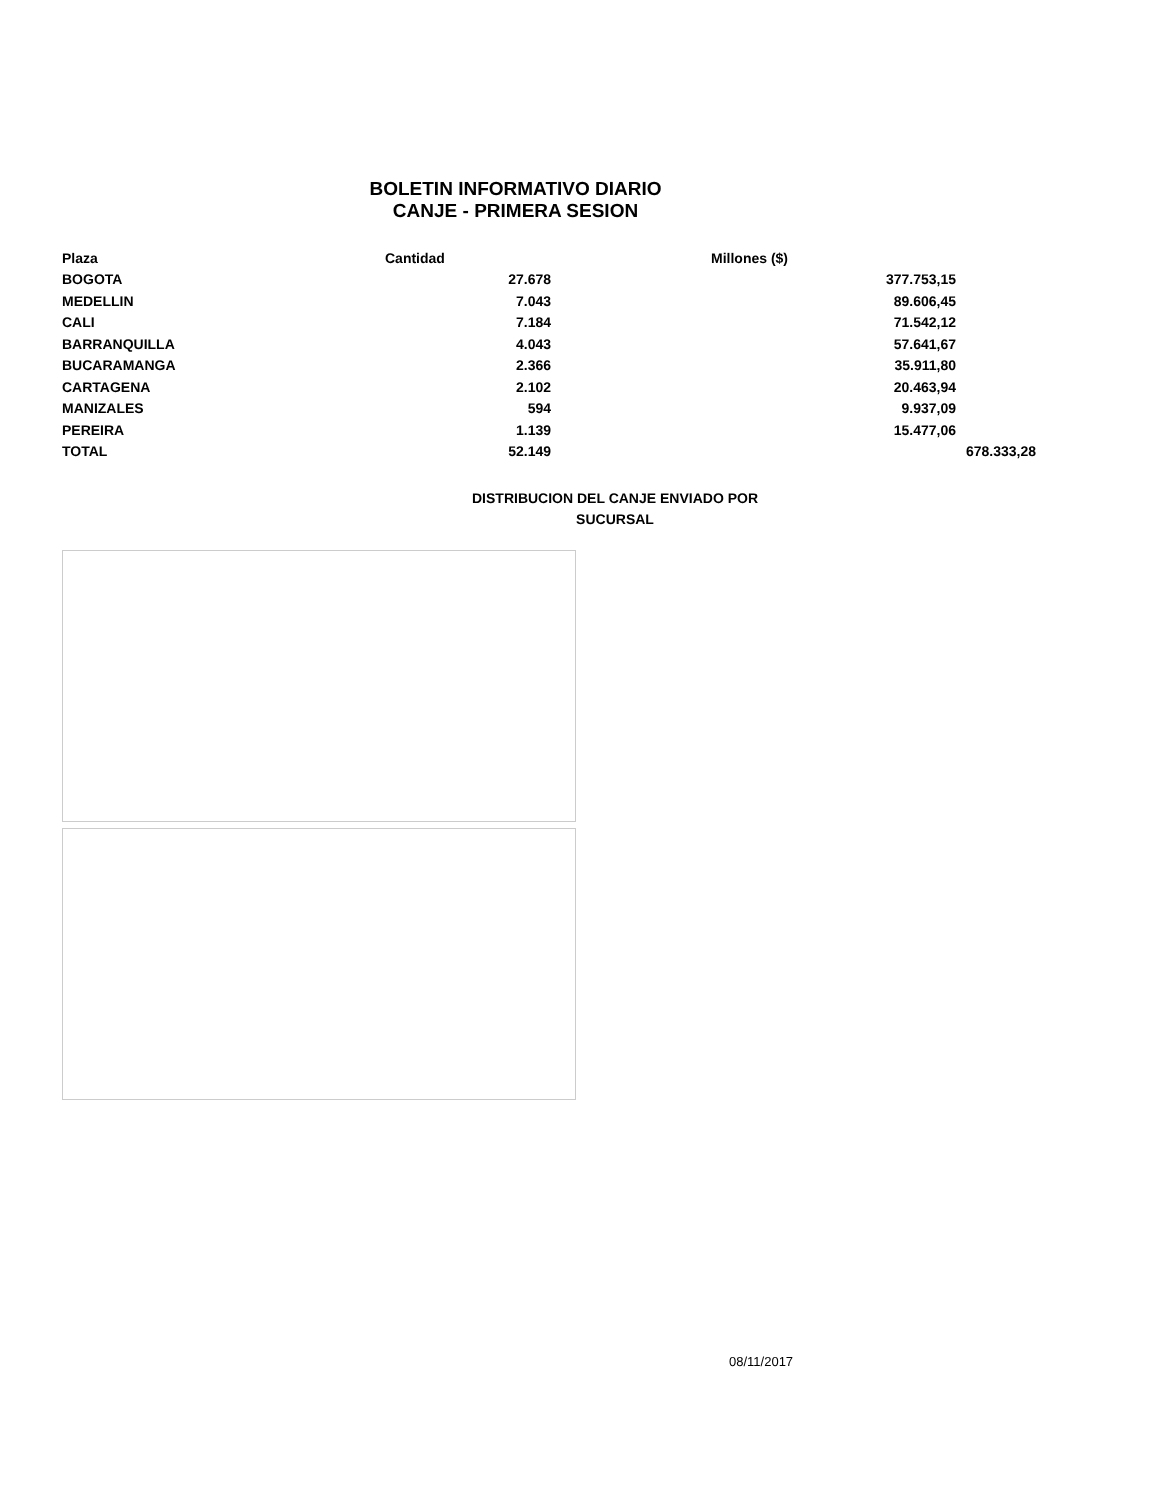BOLETIN INFORMATIVO DIARIO
CANJE - PRIMERA SESION
| Plaza | Cantidad | Millones ($) | |
| --- | --- | --- | --- |
| BOGOTA | 27.678 | 377.753,15 | |
| MEDELLIN | 7.043 | 89.606,45 | |
| CALI | 7.184 | 71.542,12 | |
| BARRANQUILLA | 4.043 | 57.641,67 | |
| BUCARAMANGA | 2.366 | 35.911,80 | |
| CARTAGENA | 2.102 | 20.463,94 | |
| MANIZALES | 594 | 9.937,09 | |
| PEREIRA | 1.139 | 15.477,06 | |
| TOTAL | 52.149 | | 678.333,28 |
DISTRIBUCION DEL CANJE ENVIADO POR SUCURSAL
08/11/2017